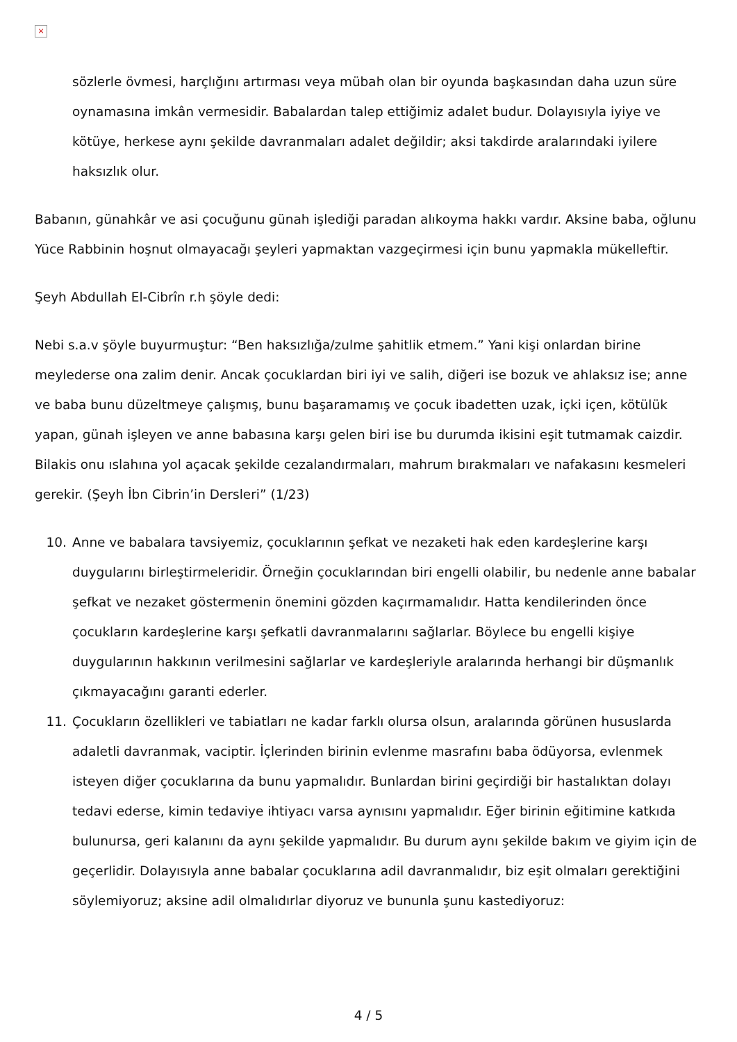×
sözlerle övmesi, harçlığını artırması veya mübah olan bir oyunda başkasından daha uzun süre oynamasına imkân vermesidir. Babalardan talep ettiğimiz adalet budur. Dolayısıyla iyiye ve kötüye, herkese aynı şekilde davranmaları adalet değildir; aksi takdirde aralarındaki iyilere haksızlık olur.
Babanın, günahkâr ve asi çocuğunu günah işlediği paradan alıkoyma hakkı vardır. Aksine baba, oğlunu Yüce Rabbinin hoşnut olmayacağı şeyleri yapmaktan vazgeçirmesi için bunu yapmakla mükelleftir.
Şeyh Abdullah El-Cibrîn r.h şöyle dedi:
Nebi s.a.v şöyle buyurmuştur: “Ben haksızlığa/zulme şahitlik etmem.” Yani kişi onlardan birine meylederse ona zalim denir. Ancak çocuklardan biri iyi ve salih, diğeri ise bozuk ve ahlaksız ise; anne ve baba bunu düzeltmeye çalışmış, bunu başaramamış ve çocuk ibadetten uzak, içki içen, kötülük yapan, günah işleyen ve anne babasına karşı gelen biri ise bu durumda ikisini eşit tutmamak caizdir. Bilakis onu ıslahına yol açacak şekilde cezalandırmaları, mahrum bırakmaları ve nafakasını kesmeleri gerekir. (Şeyh İbn Cibrin’in Dersleri” (1/23)
10. Anne ve babalara tavsiyemiz, çocuklarının şefkat ve nezaketi hak eden kardeşlerine karşı duygularını birleştirmeleridir. Örneğin çocuklarından biri engelli olabilir, bu nedenle anne babalar şefkat ve nezaket göstermenin önemini gözden kaçırmamalıdır. Hatta kendilerinden önce çocukların kardeşlerine karşı şefkatli davranmalarını sağlarlar. Böylece bu engelli kişiye duygularının hakkının verilmesini sağlarlar ve kardeşleriyle aralarında herhangi bir düşmanlık çıkmayacağını garanti ederler.
11. Çocukların özellikleri ve tabiatları ne kadar farklı olursa olsun, aralarında görünen hususlarda adaletli davranmak, vaciptir. İçlerinden birinin evlenme masrafını baba ödüyorsa, evlenmek isteyen diğer çocuklarına da bunu yapmalıdır. Bunlardan birini geçirdiği bir hastalıktan dolayı tedavi ederse, kimin tedaviye ihtiyacı varsa aynısını yapmalıdır. Eğer birinin eğitimine katkıda bulunursa, geri kalanını da aynı şekilde yapmalıdır. Bu durum aynı şekilde bakım ve giyim için de geçerlidir. Dolayısıyla anne babalar çocuklarına adil davranmalıdır, biz eşit olmaları gerektiğini söylemiyoruz; aksine adil olmalıdırlar diyoruz ve bununla şunu kastediyoruz:
4 / 5